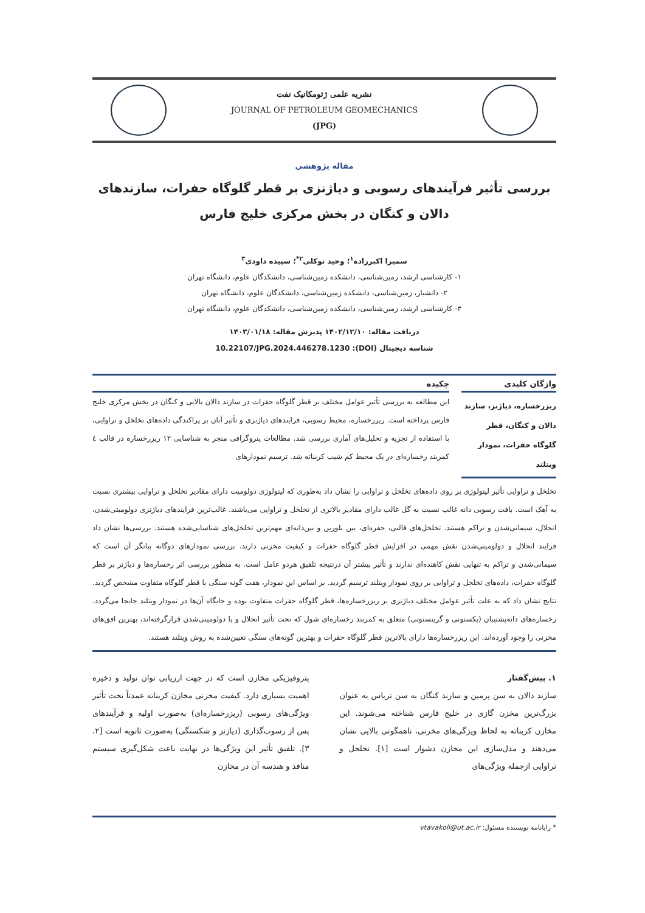نشریه علمی ژئومکانیک نفت
JOURNAL OF PETROLEUM GEOMECHANICS
(JPG)
مقاله پژوهشی
بررسی تأثیر فرآیندهای رسوبی و دیاژنزی بر قطر گلوگاه حفرات، سازندهای دالان و کنگان در بخش مرکزی خلیج فارس
سمیرا اکبرزاده<sup>۱</sup>؛ وحید توکلی<sup>۲*</sup>؛ سپیده داودی<sup>۳</sup>
۱- کارشناسی ارشد، زمین‌شناسی، دانشکده زمین‌شناسی، دانشکدگان علوم، دانشگاه تهران
۲- دانشیار، زمین‌شناسی، دانشکده زمین‌شناسی، دانشکدگان علوم، دانشگاه تهران
۳- کارشناسی ارشد، زمین‌شناسی، دانشکده زمین‌شناسی، دانشکدگان علوم، دانشگاه تهران
دریافت مقاله: ۱۴۰۲/۱۲/۱۰ پذیرش مقاله: ۱۴۰۳/۰۱/۱۸
شناسه دیجیتال (DOI): 10.22107/JPG.2024.446278.1230
واژگان کلیدی
ریزرخساره، دیاژنز، سازند دالان و کنگان، قطر گلوگاه حفرات، نمودار ویتلند
چکیده
این مطالعه به بررسی تأثیر عوامل مختلف بر قطر گلوگاه حفرات در سازند دالان بالایی و کنگان در بخش مرکزی خلیج فارس پرداخته است. ریزرخساره، محیط رسوبی، فرایندهای دیاژنزی و تأثیر آنان بر پراکندگی داده‌های تخلخل و تراوایی، با استفاده از تجزیه و تحلیل‌های آماری بررسی شد. مطالعات پتروگرافی منجر به شناسایی ۱۲ ریزرخساره در قالب ٤ کمربند رخساره‌ای در یک محیط کم شیب کربناته شد. ترسیم نمودارهای
تخلخل و تراوایی تأثیر لیتولوژی بر روی داده‌های تخلخل و تراوایی را نشان داد به‌طوری که لیتولوژی دولومیت دارای مقادیر تخلخل و تراوایی بیشتری نسبت به آهک است. بافت رسوبی دانه غالب نسبت به گل غالب دارای مقادیر بالاتری از تخلخل و تراوایی می‌باشند. غالب‌ترین فرایندهای دیاژنزی دولومیتی‌شدن، انحلال، سیمانی‌شدن و تراکم هستند. تخلخل‌های قالبی، حفره‌ای، بین بلورین و بین‌دانه‌ای مهم‌ترین تخلخل‌های شناسایی‌شده هستند. بررسی‌ها نشان داد فرایند انحلال و دولومیتی‌شدن نقش مهمی در افزایش قطر گلوگاه حفرات و کیفیت مخزنی دارند. بررسی نمودارهای دوگانه بیانگر آن است که سیمانی‌شدن و تراکم به تنهایی نقش کاهنده‌ای ندارند و تأثیر بیشتر آن درنتیجه تلفیق هردو عامل است. به منظور بررسی اثر رخساره‌ها و دیاژنز بر قطر گلوگاه حفرات، داده‌های تخلخل و تراوایی بر روی نمودار ویتلند ترسیم گردید. بر اساس این نمودار، هفت گونه سنگی با قطر گلوگاه متفاوت مشخص گردید. نتایج نشان داد که به علت تأثیر عوامل مختلف دیاژنزی بر ریزرخساره‌ها، قطر گلوگاه حفرات متفاوت بوده و جایگاه آن‌ها در نمودار ویتلند جابجا می‌گردد. رخساره‌های دانه‌پشتیبان (پکستونی و گرینستونی) متعلق به کمربند رخساره‌ای شول که تحت تأثیر انحلال و یا دولومیتی‌شدن قرارگرفته‌اند، بهترین افق‌های مخزنی را وجود آورده‌اند. این ریزرخساره‌ها دارای بالاترین قطر گلوگاه حفرات و بهترین گونه‌های سنگی تعیین‌شده به روش ویتلند هستند.
۱. پیش‌گفتار
سازند دالان به سن پرمین و سازند کنگان به سن تریاس به عنوان بزرگ‌ترین مخزن گازی در خلیج فارس شناخته می‌شوند. این مخازن کربناته به لحاظ ویژگی‌های مخزنی، ناهمگونی بالایی نشان می‌دهند و مدل‌سازی این مخازن دشوار است [۱]. تخلخل و تراوایی ازجمله ویژگی‌های
پتروفیزیکی مخازن است که در جهت ارزیابی توان تولید و ذخیره اهمیت بسیاری دارد. کیفیت مخزنی مخازن کربناته عمدتاً تحت تأثیر ویژگی‌های رسوبی (ریزرخساره‌ای) به‌صورت اولیه و فرآیندهای پس از رسوب‌گذاری (دیاژنز و شکستگی) به‌صورت ثانویه است [۲، ۳]. تلفیق تأثیر این ویژگی‌ها در نهایت باعث شکل‌گیری سیستم منافذ و هندسه آن در مخازن
* رایانامه نویسنده مسئول: vtavakoli@ut.ac.ir